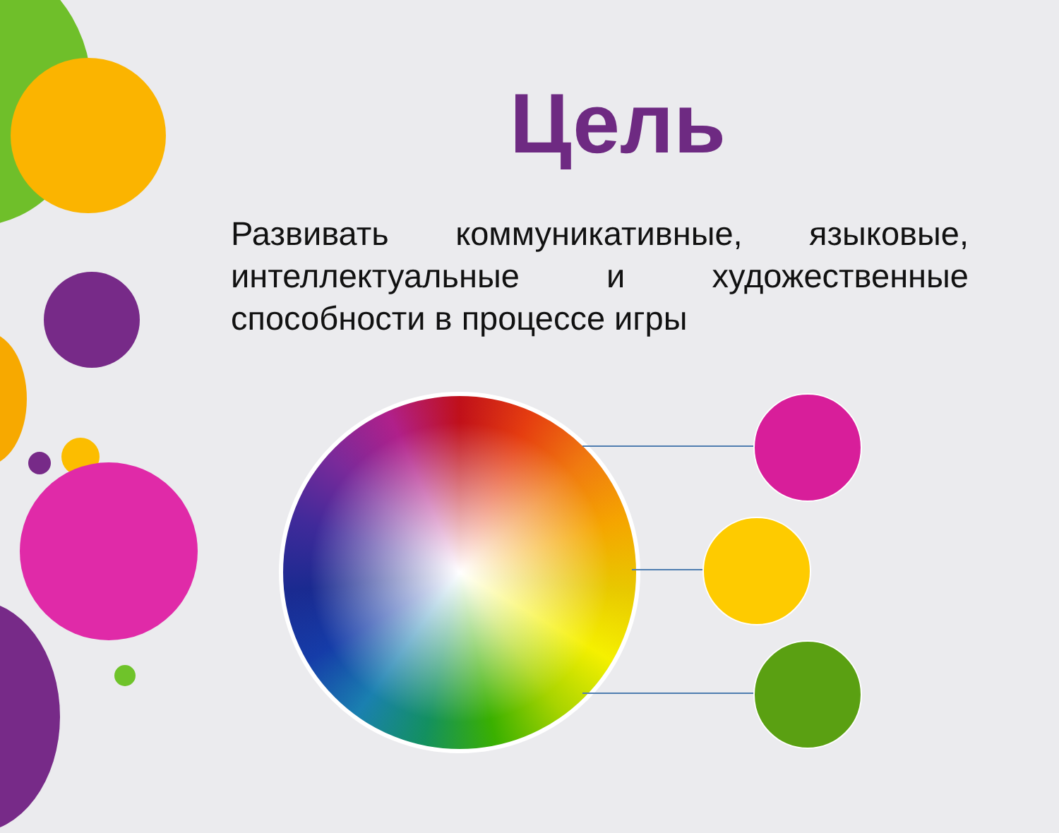Цель
Развивать коммуникативные, языковые, интеллектуальные и художественные способности в процессе игры